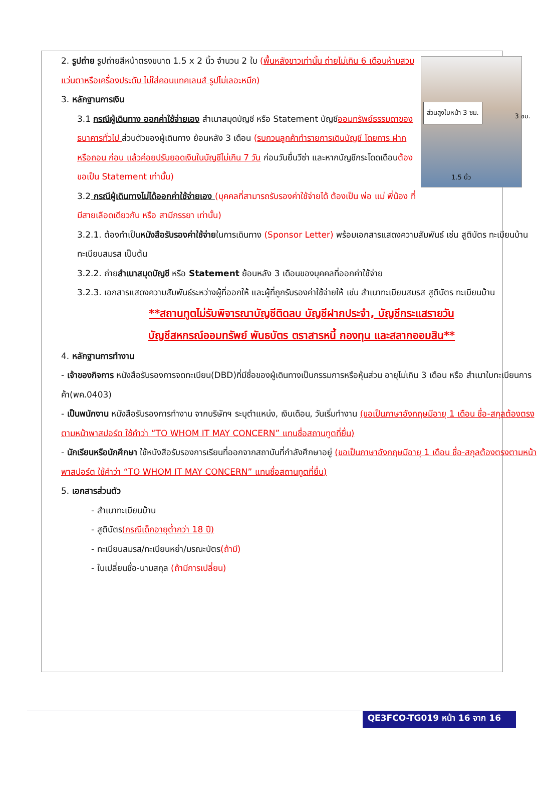ส่วนสูงใบหน้า 3 ซม.
1.5 นิ้ว
3 ซม.
2. รูปถ่าย รูปถ่ายสีหน้าตรงขนาด 1.5 x 2 นิ้ว จำนวน 2 ใบ (พื้นหลังขาวเท่านั้น ถ่ายไม่เกิน 6 เดือนห้ามสวมแว่นตาหรือเครื่องประดับ ไม่ใส่คอนแทคเลนส์ รูปไม่เลอะหมึก)
3. หลักฐานการเงิน
3.1 กรณีผู้เดินทาง ออกค่าใช้จ่ายเอง สำเนาสมุดบัญชี หรือ Statement บัญชีออมทรัพย์ธรรมดาของธนาคารทั่วไป ส่วนตัวของผู้เดินทาง ย้อนหลัง 3 เดือน (รบกวนลูกค้าทำรายการเดินบัญชี โดยการ ฝากหรือถอน ก่อน แล้วค่อยปรับยอดเงินในบัญชีไม่เกิน 7 วัน ก่อนวันยื่นวีซ่า และหากบัญชีกระโดดเดือนต้องขอเป็น Statement เท่านั้น)
3.2 กรณีผู้เดินทางไม่ได้ออกค่าใช้จ่ายเอง (บุคคลที่สามารถรับรองค่าใช้จ่ายได้ ต้องเป็น พ่อ แม่ พี่น้อง ที่มีสายเลือดเดียวกัน หรือ สามีภรรยา เท่านั้น)
3.2.1. ต้องทำเป็นหนังสือรับรองค่าใช้จ่ายในการเดินทาง (Sponsor Letter) พร้อมเอกสารแสดงความสัมพันธ์ เช่น สูติบัตร ทะเบียนบ้าน ทะเบียนสมรส เป็นต้น
3.2.2. ถ่ายสำเนาสมุดบัญชี หรือ Statement ย้อนหลัง 3 เดือนของบุคคลที่ออกค่าใช้จ่าย
3.2.3. เอกสารแสดงความสัมพันธ์ระหว่างผู้ที่ออกให้ และผู้ที่ถูกรับรองค่าใช้จ่ายให้ เช่น สำเนาทะเบียนสมรส สูติบัตร ทะเบียนบ้าน
**สถานทูตไม่รับพิจารณาบัญชีติดลบ บัญชีฝากประจำ, บัญชีกระแสรายวัน
บัญชีสหกรณ์ออมทรัพย์ พันธบัตร ตราสารหนี้ กองทุน และสลากออมสิน**
4. หลักฐานการทำงาน
- เจ้าของกิจการ หนังสือรับรองการจดทะเบียน(DBD)ที่มีชื่อของผู้เดินทางเป็นกรรมการหรือหุ้นส่วน อายุไม่เกิน 3 เดือน หรือ สำเนาใบทะเบียนการค้า(พค.0403)
- เป็นพนักงาน หนังสือรับรองการทำงาน จากบริษัทฯ ระบุตำแหน่ง, เงินเดือน, วันเริ่มทำงาน (ขอเป็นภาษาอังกฤษมีอายุ 1 เดือน ชื่อ-สกุลต้องตรงตามหน้าพาสปอร์ต ใช้คำว่า “TO WHOM IT MAY CONCERN” แทนชื่อสถานทูตที่ยื่น)
- นักเรียนหรือนักศึกษา ใช้หนังสือรับรองการเรียนที่ออกจากสถาบันที่กำลังศึกษาอยู่ (ขอเป็นภาษาอังกฤษมีอายุ 1 เดือน ชื่อ-สกุลต้องตรงตามหน้าพาสปอร์ต ใช้คำว่า “TO WHOM IT MAY CONCERN” แทนชื่อสถานทูตที่ยื่น)
5. เอกสารส่วนตัว
- สำเนาทะเบียนบ้าน
- สูติบัตร(กรณีเด็กอายุต่ำกว่า 18 ปี)
- ทะเบียนสมรส/ทะเบียนหย่า/มรณะบัตร(ถ้ามี)
- ใบเปลี่ยนชื่อ-นามสกุล (ถ้ามีการเปลี่ยน)
QE3FCO-TG019 หน้า 16 จาก 16